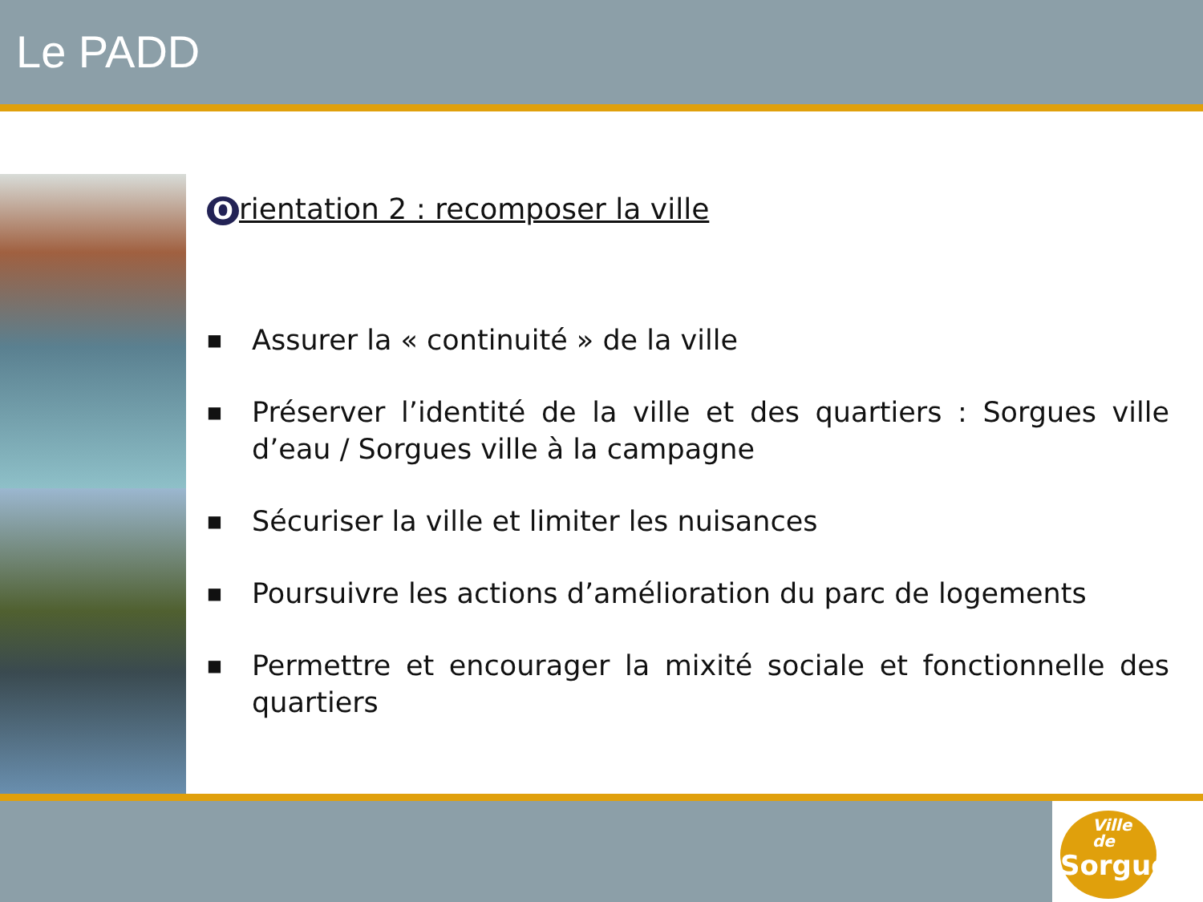Le PADD
Orientation 2 : recomposer la ville
■
Assurer la « continuité » de la ville
■
Préserver l’identité de la ville et des quartiers : Sorgues ville d’eau / Sorgues ville à la campagne
■
Sécuriser la ville et limiter les nuisances
■
Poursuivre les actions d’amélioration du parc de logements
■
Permettre et encourager la mixité sociale et fonctionnelle des quartiers
Ville de
Sorgues